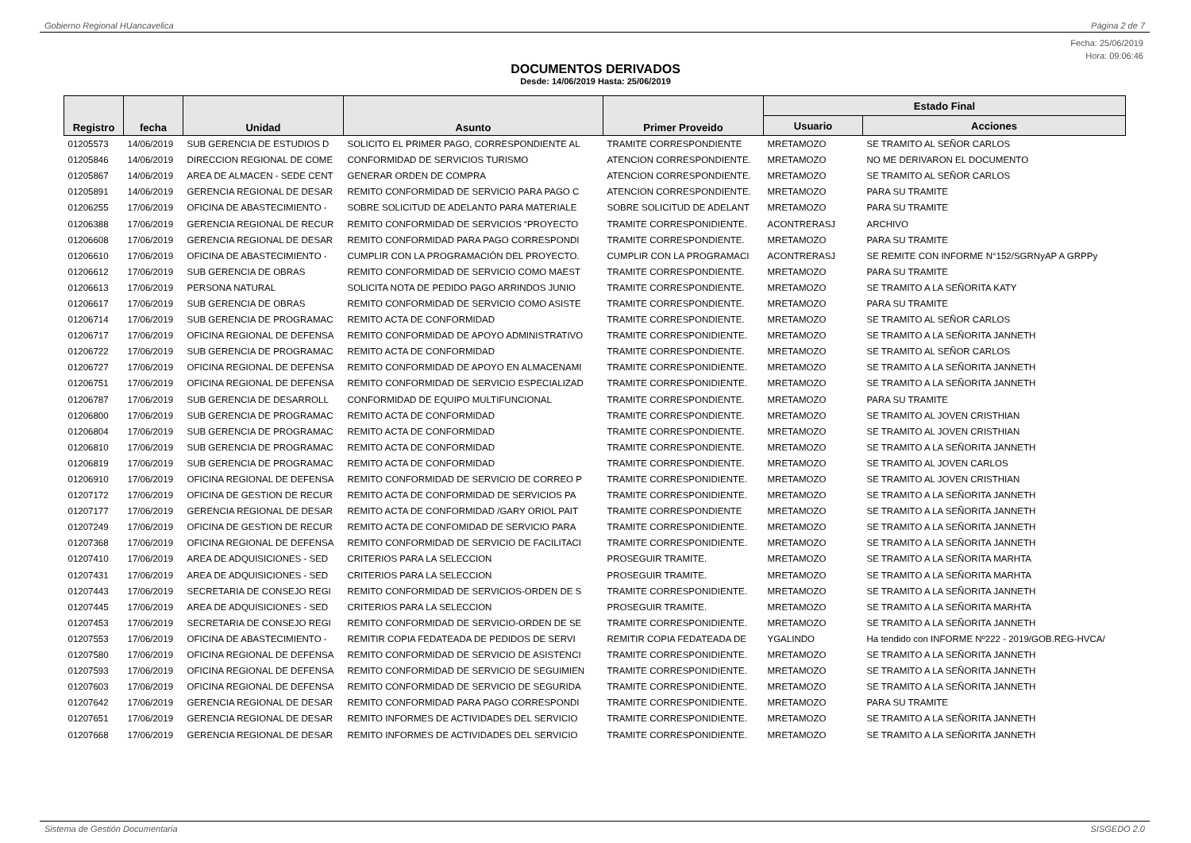Gobierno Regional HUancavelica Página 2 de 7
Fecha: 25/06/2019
Hora: 09:06:46
DOCUMENTOS DERIVADOS
Desde: 14/06/2019 Hasta: 25/06/2019
| Registro | fecha | Unidad | Asunto | Primer Proveido | Estado Final | |
| --- | --- | --- | --- | --- | --- | --- |
| | | | | | Usuario | Acciones |
| 01205573 | 14/06/2019 | SUB GERENCIA DE ESTUDIOS D | SOLICITO EL PRIMER PAGO, CORRESPONDIENTE AL | TRAMITE CORRESPONDIENTE | MRETAMOZO | SE TRAMITO AL SEÑOR CARLOS |
| 01205846 | 14/06/2019 | DIRECCION REGIONAL DE COME | CONFORMIDAD DE SERVICIOS TURISMO | ATENCION CORRESPONDIENTE. | MRETAMOZO | NO ME DERIVARON EL DOCUMENTO |
| 01205867 | 14/06/2019 | AREA DE ALMACEN - SEDE CENT | GENERAR ORDEN DE COMPRA | ATENCION CORRESPONDIENTE. | MRETAMOZO | SE TRAMITO AL SEÑOR CARLOS |
| 01205891 | 14/06/2019 | GERENCIA REGIONAL DE DESAR | REMITO CONFORMIDAD DE SERVICIO PARA PAGO C | ATENCION CORRESPONDIENTE. | MRETAMOZO | PARA SU TRAMITE |
| 01206255 | 17/06/2019 | OFICINA DE ABASTECIMIENTO - | SOBRE SOLICITUD DE ADELANTO PARA MATERIALE | SOBRE SOLICITUD DE ADELANT | MRETAMOZO | PARA SU TRAMITE |
| 01206388 | 17/06/2019 | GERENCIA REGIONAL DE RECUR | REMITO CONFORMIDAD DE SERVICIOS “PROYECTO | TRAMITE CORRESPONIDIENTE. | ACONTRERASJ | ARCHIVO |
| 01206608 | 17/06/2019 | GERENCIA REGIONAL DE DESAR | REMITO CONFORMIDAD PARA PAGO CORRESPONDI | TRAMITE CORRESPONDIENTE. | MRETAMOZO | PARA SU TRAMITE |
| 01206610 | 17/06/2019 | OFICINA DE ABASTECIMIENTO - | CUMPLIR CON LA PROGRAMACIÓN DEL PROYECTO. | CUMPLIR CON LA PROGRAMACI | ACONTRERASJ | SE REMITE CON INFORME N°152/SGRNyAP A GRPPy |
| 01206612 | 17/06/2019 | SUB GERENCIA DE OBRAS | REMITO CONFORMIDAD DE SERVICIO COMO MAEST | TRAMITE CORRESPONDIENTE. | MRETAMOZO | PARA SU TRAMITE |
| 01206613 | 17/06/2019 | PERSONA NATURAL | SOLICITA NOTA DE PEDIDO PAGO ARRINDOS JUNIO | TRAMITE CORRESPONDIENTE. | MRETAMOZO | SE TRAMITO A LA SEÑORITA KATY |
| 01206617 | 17/06/2019 | SUB GERENCIA DE OBRAS | REMITO CONFORMIDAD DE SERVICIO COMO ASISTE | TRAMITE CORRESPONDIENTE. | MRETAMOZO | PARA SU TRAMITE |
| 01206714 | 17/06/2019 | SUB GERENCIA DE PROGRAMAC | REMITO ACTA DE CONFORMIDAD | TRAMITE CORRESPONDIENTE. | MRETAMOZO | SE TRAMITO AL SEÑOR CARLOS |
| 01206717 | 17/06/2019 | OFICINA REGIONAL DE DEFENSA | REMITO CONFORMIDAD DE APOYO ADMINISTRATIVO | TRAMITE CORRESPONIDIENTE. | MRETAMOZO | SE TRAMITO A LA SEÑORITA JANNETH |
| 01206722 | 17/06/2019 | SUB GERENCIA DE PROGRAMAC | REMITO ACTA DE CONFORMIDAD | TRAMITE CORRESPONDIENTE. | MRETAMOZO | SE TRAMITO AL SEÑOR CARLOS |
| 01206727 | 17/06/2019 | OFICINA REGIONAL DE DEFENSA | REMITO CONFORMIDAD DE APOYO EN ALMACENAMI | TRAMITE CORRESPONIDIENTE. | MRETAMOZO | SE TRAMITO A LA SEÑORITA JANNETH |
| 01206751 | 17/06/2019 | OFICINA REGIONAL DE DEFENSA | REMITO CONFORMIDAD DE SERVICIO ESPECIALIZAD | TRAMITE CORRESPONIDIENTE. | MRETAMOZO | SE TRAMITO A LA SEÑORITA JANNETH |
| 01206787 | 17/06/2019 | SUB GERENCIA DE DESARROLL | CONFORMIDAD DE EQUIPO MULTIFUNCIONAL | TRAMITE CORRESPONDIENTE. | MRETAMOZO | PARA SU TRAMITE |
| 01206800 | 17/06/2019 | SUB GERENCIA DE PROGRAMAC | REMITO ACTA DE CONFORMIDAD | TRAMITE CORRESPONDIENTE. | MRETAMOZO | SE TRAMITO AL JOVEN CRISTHIAN |
| 01206804 | 17/06/2019 | SUB GERENCIA DE PROGRAMAC | REMITO ACTA DE CONFORMIDAD | TRAMITE CORRESPONDIENTE. | MRETAMOZO | SE TRAMITO AL JOVEN CRISTHIAN |
| 01206810 | 17/06/2019 | SUB GERENCIA DE PROGRAMAC | REMITO ACTA DE CONFORMIDAD | TRAMITE CORRESPONDIENTE. | MRETAMOZO | SE TRAMITO A LA SEÑORITA JANNETH |
| 01206819 | 17/06/2019 | SUB GERENCIA DE PROGRAMAC | REMITO ACTA DE CONFORMIDAD | TRAMITE CORRESPONDIENTE. | MRETAMOZO | SE TRAMITO AL JOVEN CARLOS |
| 01206910 | 17/06/2019 | OFICINA REGIONAL DE DEFENSA | REMITO CONFORMIDAD DE SERVICIO DE CORREO P | TRAMITE CORRESPONIDIENTE. | MRETAMOZO | SE TRAMITO AL JOVEN CRISTHIAN |
| 01207172 | 17/06/2019 | OFICINA DE GESTION DE RECUR | REMITO ACTA DE CONFORMIDAD DE SERVICIOS PA | TRAMITE CORRESPONIDIENTE. | MRETAMOZO | SE TRAMITO A LA SEÑORITA JANNETH |
| 01207177 | 17/06/2019 | GERENCIA REGIONAL DE DESAR | REMITO ACTA DE CONFORMIDAD /GARY ORIOL PAIT | TRAMITE CORRESPONDIENTE | MRETAMOZO | SE TRAMITO A LA SEÑORITA JANNETH |
| 01207249 | 17/06/2019 | OFICINA DE GESTION DE RECUR | REMITO ACTA DE CONFOMIDAD DE SERVICIO PARA | TRAMITE CORRESPONIDIENTE. | MRETAMOZO | SE TRAMITO A LA SEÑORITA JANNETH |
| 01207368 | 17/06/2019 | OFICINA REGIONAL DE DEFENSA | REMITO CONFORMIDAD DE SERVICIO DE FACILITACI | TRAMITE CORRESPONIDIENTE. | MRETAMOZO | SE TRAMITO A LA SEÑORITA JANNETH |
| 01207410 | 17/06/2019 | AREA DE ADQUISICIONES - SED | CRITERIOS PARA LA SELECCION | PROSEGUIR TRAMITE. | MRETAMOZO | SE TRAMITO A LA SEÑORITA MARHTA |
| 01207431 | 17/06/2019 | AREA DE ADQUISICIONES - SED | CRITERIOS PARA LA SELECCION | PROSEGUIR TRAMITE. | MRETAMOZO | SE TRAMITO A LA SEÑORITA MARHTA |
| 01207443 | 17/06/2019 | SECRETARIA DE CONSEJO REGI | REMITO CONFORMIDAD DE SERVICIOS-ORDEN DE S | TRAMITE CORRESPONIDIENTE. | MRETAMOZO | SE TRAMITO A LA SEÑORITA JANNETH |
| 01207445 | 17/06/2019 | AREA DE ADQUISICIONES - SED | CRITERIOS PARA LA SELECCION | PROSEGUIR TRAMITE. | MRETAMOZO | SE TRAMITO A LA SEÑORITA MARHTA |
| 01207453 | 17/06/2019 | SECRETARIA DE CONSEJO REGI | REMITO CONFORMIDAD DE SERVICIO-ORDEN DE SE | TRAMITE CORRESPONIDIENTE. | MRETAMOZO | SE TRAMITO A LA SEÑORITA JANNETH |
| 01207553 | 17/06/2019 | OFICINA DE ABASTECIMIENTO - | REMITIR COPIA FEDATEADA DE PEDIDOS DE SERVI | REMITIR COPIA FEDATEADA DE | YGALINDO | Ha tendido con INFORME Nº222 - 2019/GOB.REG-HVCA/ |
| 01207580 | 17/06/2019 | OFICINA REGIONAL DE DEFENSA | REMITO CONFORMIDAD DE SERVICIO DE ASISTENCI | TRAMITE CORRESPONIDIENTE. | MRETAMOZO | SE TRAMITO A LA SEÑORITA JANNETH |
| 01207593 | 17/06/2019 | OFICINA REGIONAL DE DEFENSA | REMITO CONFORMIDAD DE SERVICIO DE SEGUIMIEN | TRAMITE CORRESPONIDIENTE. | MRETAMOZO | SE TRAMITO A LA SEÑORITA JANNETH |
| 01207603 | 17/06/2019 | OFICINA REGIONAL DE DEFENSA | REMITO CONFORMIDAD DE SERVICIO DE SEGURIDA | TRAMITE CORRESPONIDIENTE. | MRETAMOZO | SE TRAMITO A LA SEÑORITA JANNETH |
| 01207642 | 17/06/2019 | GERENCIA REGIONAL DE DESAR | REMITO CONFORMIDAD PARA PAGO CORRESPONDI | TRAMITE CORRESPONIDIENTE. | MRETAMOZO | PARA SU TRAMITE |
| 01207651 | 17/06/2019 | GERENCIA REGIONAL DE DESAR | REMITO INFORMES DE ACTIVIDADES DEL SERVICIO | TRAMITE CORRESPONIDIENTE. | MRETAMOZO | SE TRAMITO A LA SEÑORITA JANNETH |
| 01207668 | 17/06/2019 | GERENCIA REGIONAL DE DESAR | REMITO INFORMES DE ACTIVIDADES DEL SERVICIO | TRAMITE CORRESPONIDIENTE. | MRETAMOZO | SE TRAMITO A LA SEÑORITA JANNETH |
Sistema de Gestión Documentaria SISGEDO 2.0